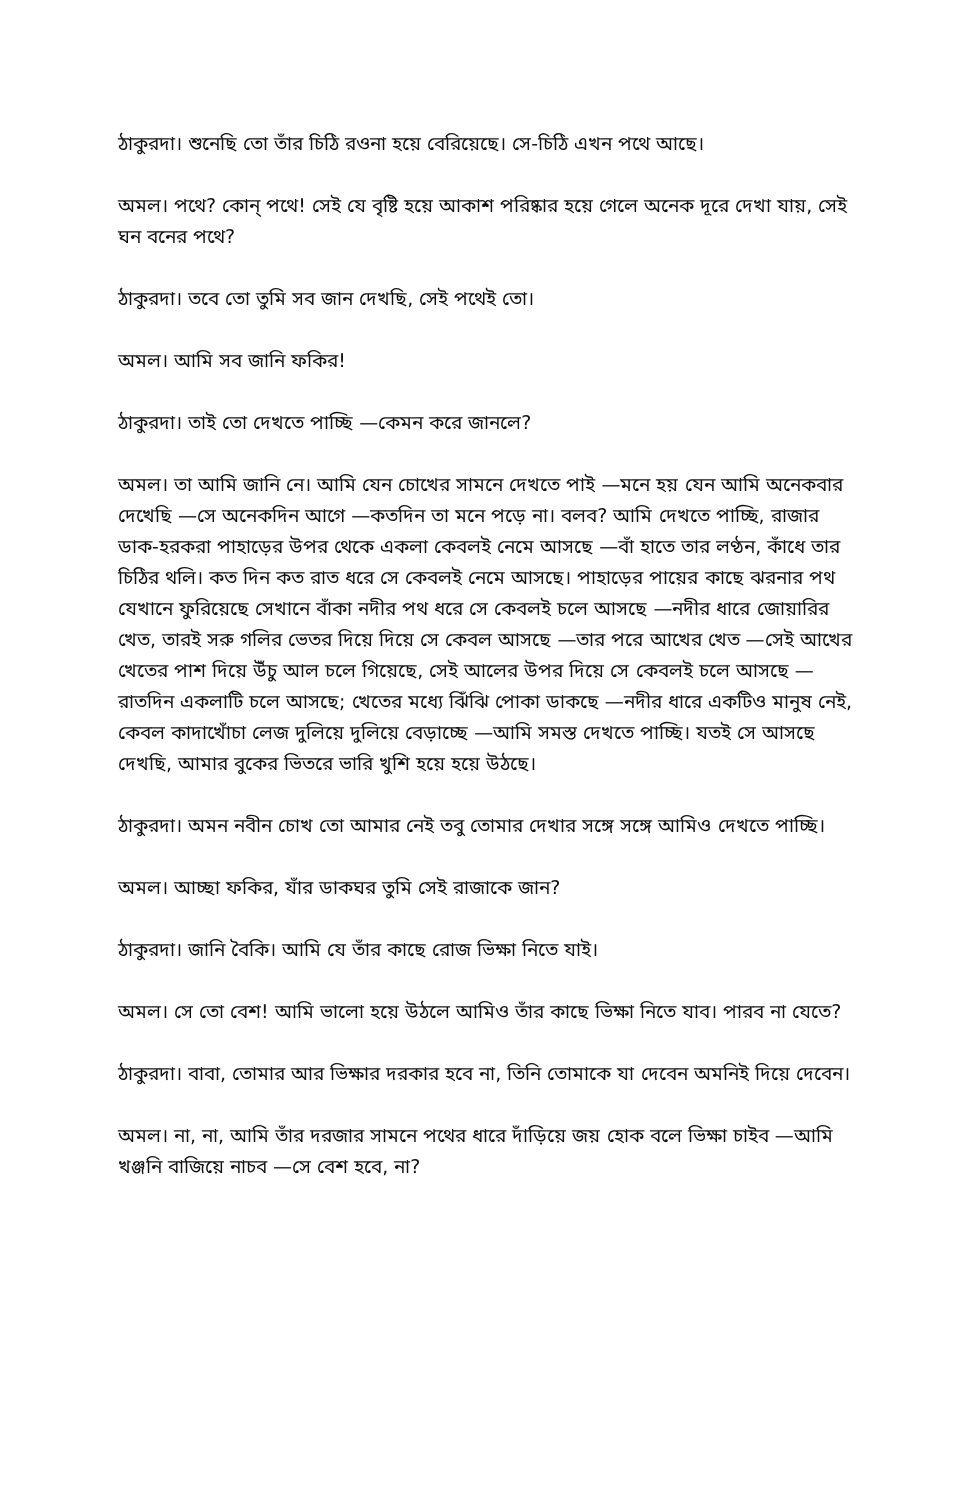ঠাকুরদা। শুনেছি তো তাঁর চিঠি রওনা হয়ে বেরিয়েছে। সে-চিঠি এখন পথে আছে।
অমল। পথে? কোন্ পথে! সেই যে বৃষ্টি হয়ে আকাশ পরিষ্কার হয়ে গেলে অনেক দূরে দেখা যায়, সেই ঘন বনের পথে?
ঠাকুরদা। তবে তো তুমি সব জান দেখছি, সেই পথেই তো।
অমল। আমি সব জানি ফকির!
ঠাকুরদা। তাই তো দেখতে পাচ্ছি —কেমন করে জানলে?
অমল। তা আমি জানি নে। আমি যেন চোখের সামনে দেখতে পাই —মনে হয় যেন আমি অনেকবার দেখেছি —সে অনেকদিন আগে —কতদিন তা মনে পড়ে না। বলব? আমি দেখতে পাচ্ছি, রাজার ডাক-হরকরা পাহাড়ের উপর থেকে একলা কেবলই নেমে আসছে —বাঁ হাতে তার লণ্ঠন, কাঁধে তার চিঠির থলি। কত দিন কত রাত ধরে সে কেবলই নেমে আসছে। পাহাড়ের পায়ের কাছে ঝরনার পথ যেখানে ফুরিয়েছে সেখানে বাঁকা নদীর পথ ধরে সে কেবলই চলে আসছে —নদীর ধারে জোয়ারির খেত, তারই সরু গলির ভেতর দিয়ে দিয়ে সে কেবল আসছে —তার পরে আখের খেত —সেই আখের খেতের পাশ দিয়ে উঁচু আল চলে গিয়েছে, সেই আলের উপর দিয়ে সে কেবলই চলে আসছে —রাতদিন একলাটি চলে আসছে; খেতের মধ্যে ঝিঁঝি পোকা ডাকছে —নদীর ধারে একটিও মানুষ নেই, কেবল কাদাখোঁচা লেজ দুলিয়ে দুলিয়ে বেড়াচ্ছে —আমি সমস্ত দেখতে পাচ্ছি। যতই সে আসছে দেখছি, আমার বুকের ভিতরে ভারি খুশি হয়ে হয়ে উঠছে।
ঠাকুরদা। অমন নবীন চোখ তো আমার নেই তবু তোমার দেখার সঙ্গে সঙ্গে আমিও দেখতে পাচ্ছি।
অমল। আচ্ছা ফকির, যাঁর ডাকঘর তুমি সেই রাজাকে জান?
ঠাকুরদা। জানি বৈকি। আমি যে তাঁর কাছে রোজ ভিক্ষা নিতে যাই।
অমল। সে তো বেশ! আমি ভালো হয়ে উঠলে আমিও তাঁর কাছে ভিক্ষা নিতে যাব। পারব না যেতে?
ঠাকুরদা। বাবা, তোমার আর ভিক্ষার দরকার হবে না, তিনি তোমাকে যা দেবেন অমনিই দিয়ে দেবেন।
অমল। না, না, আমি তাঁর দরজার সামনে পথের ধারে দাঁড়িয়ে জয় হোক বলে ভিক্ষা চাইব —আমি খঞ্জনি বাজিয়ে নাচব —সে বেশ হবে, না?